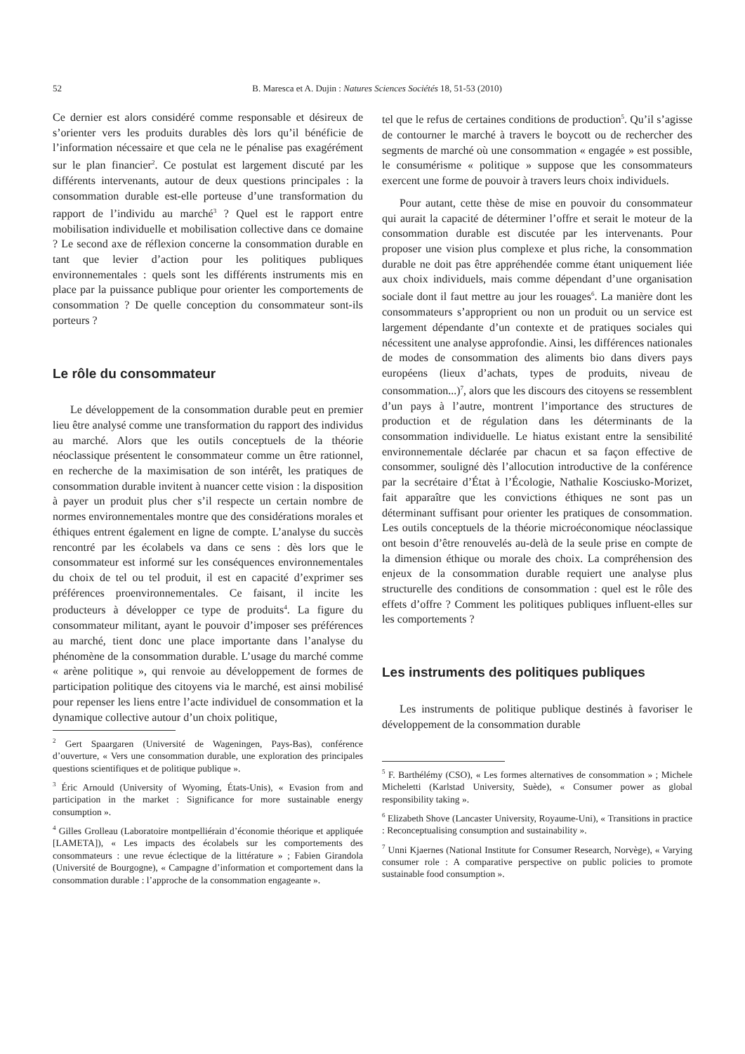52 B. Maresca et A. Dujin : Natures Sciences Sociétés 18, 51-53 (2010)
Ce dernier est alors considéré comme responsable et désireux de s’orienter vers les produits durables dès lors qu’il bénéficie de l’information nécessaire et que cela ne le pénalise pas exagérément sur le plan financier<sup>2</sup>. Ce postulat est largement discuté par les différents intervenants, autour de deux questions principales : la consommation durable est-elle porteuse d’une transformation du rapport de l’individu au marché<sup>3</sup> ? Quel est le rapport entre mobilisation individuelle et mobilisation collective dans ce domaine ? Le second axe de réflexion concerne la consommation durable en tant que levier d’action pour les politiques publiques environnementales : quels sont les différents instruments mis en place par la puissance publique pour orienter les comportements de consommation ? De quelle conception du consommateur sont-ils porteurs ?
Le rôle du consommateur
Le développement de la consommation durable peut en premier lieu être analysé comme une transformation du rapport des individus au marché. Alors que les outils conceptuels de la théorie néoclassique présentent le consommateur comme un être rationnel, en recherche de la maximisation de son intérêt, les pratiques de consommation durable invitent à nuancer cette vision : la disposition à payer un produit plus cher s’il respecte un certain nombre de normes environnementales montre que des considérations morales et éthiques entrent également en ligne de compte. L’analyse du succès rencontré par les écolabels va dans ce sens : dès lors que le consommateur est informé sur les conséquences environnementales du choix de tel ou tel produit, il est en capacité d’exprimer ses préférences proenvironnementales. Ce faisant, il incite les producteurs à développer ce type de produits<sup>4</sup>. La figure du consommateur militant, ayant le pouvoir d’imposer ses préférences au marché, tient donc une place importante dans l’analyse du phénomène de la consommation durable. L’usage du marché comme « arène politique », qui renvoie au développement de formes de participation politique des citoyens via le marché, est ainsi mobilisé pour repenser les liens entre l’acte individuel de consommation et la dynamique collective autour d’un choix politique,
<sup>2</sup> Gert Spaargaren (Université de Wageningen, Pays-Bas), conférence d’ouverture, « Vers une consommation durable, une exploration des principales questions scientifiques et de politique publique ».
<sup>3</sup> Éric Arnould (University of Wyoming, États-Unis), « Evasion from and participation in the market : Significance for more sustainable energy consumption ».
<sup>4</sup> Gilles Grolleau (Laboratoire montpelliérain d’économie théorique et appliquée [LAMETA]), « Les impacts des écolabels sur les comportements des consommateurs : une revue éclectique de la littérature » ; Fabien Girandola (Université de Bourgogne), « Campagne d’information et comportement dans la consommation durable : l’approche de la consommation engageante ».
tel que le refus de certaines conditions de production<sup>5</sup>. Qu’il s’agisse de contourner le marché à travers le boycott ou de rechercher des segments de marché où une consommation « engagée » est possible, le consumérisme « politique » suppose que les consommateurs exercent une forme de pouvoir à travers leurs choix individuels.
Pour autant, cette thèse de mise en pouvoir du consommateur qui aurait la capacité de déterminer l’offre et serait le moteur de la consommation durable est discutée par les intervenants. Pour proposer une vision plus complexe et plus riche, la consommation durable ne doit pas être appréhendée comme étant uniquement liée aux choix individuels, mais comme dépendant d’une organisation sociale dont il faut mettre au jour les rouages<sup>6</sup>. La manière dont les consommateurs s’approprient ou non un produit ou un service est largement dépendante d’un contexte et de pratiques sociales qui nécessitent une analyse approfondie. Ainsi, les différences nationales de modes de consommation des aliments bio dans divers pays européens (lieux d’achats, types de produits, niveau de consommation...)<sup>7</sup>, alors que les discours des citoyens se ressemblent d’un pays à l’autre, montrent l’importance des structures de production et de régulation dans les déterminants de la consommation individuelle. Le hiatus existant entre la sensibilité environnementale déclarée par chacun et sa façon effective de consommer, souligné dès l’allocution introductive de la conférence par la secrétaire d’État à l’Écologie, Nathalie Kosciusko-Morizet, fait apparaître que les convictions éthiques ne sont pas un déterminant suffisant pour orienter les pratiques de consommation. Les outils conceptuels de la théorie microéconomique néoclassique ont besoin d’être renouvelés au-delà de la seule prise en compte de la dimension éthique ou morale des choix. La compréhension des enjeux de la consommation durable requiert une analyse plus structurelle des conditions de consommation : quel est le rôle des effets d’offre ? Comment les politiques publiques influent-elles sur les comportements ?
Les instruments des politiques publiques
Les instruments de politique publique destinés à favoriser le développement de la consommation durable
<sup>5</sup> F. Barthélémy (CSO), « Les formes alternatives de consommation » ; Michele Micheletti (Karlstad University, Suède), « Consumer power as global responsibility taking ».
<sup>6</sup> Elizabeth Shove (Lancaster University, Royaume-Uni), « Transitions in practice : Reconceptualising consumption and sustainability ».
<sup>7</sup> Unni Kjaernes (National Institute for Consumer Research, Norvège), « Varying consumer role : A comparative perspective on public policies to promote sustainable food consumption ».